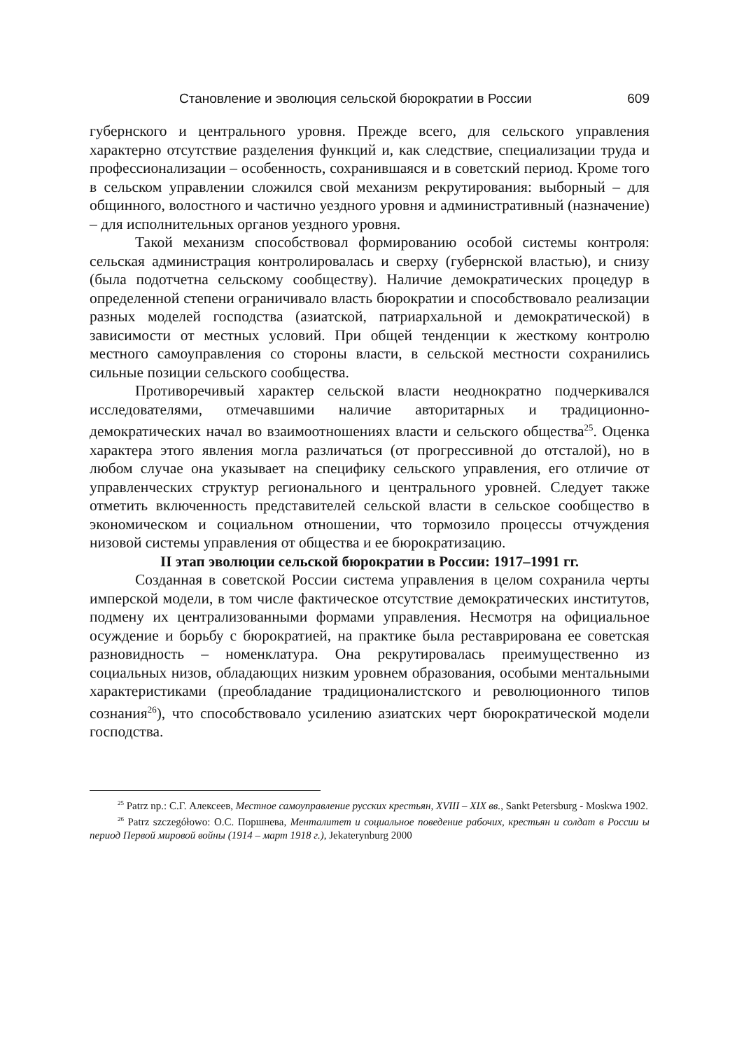Становление и эволюция сельской бюрократии в России 609
губернского и центрального уровня. Прежде всего, для сельского управления характерно отсутствие разделения функций и, как следствие, специализации труда и профессионализации – особенность, сохранившаяся и в советский период. Кроме того в сельском управлении сложился свой механизм рекрутирования: выборный – для общинного, волостного и частично уездного уровня и административный (назначение) – для исполнительных органов уездного уровня.
Такой механизм способствовал формированию особой системы контроля: сельская администрация контролировалась и сверху (губернской властью), и снизу (была подотчетна сельскому сообществу). Наличие демократических процедур в определенной степени ограничивало власть бюрократии и способствовало реализации разных моделей господства (азиатской, патриархальной и демократической) в зависимости от местных условий. При общей тенденции к жесткому контролю местного самоуправления со стороны власти, в сельской местности сохранились сильные позиции сельского сообщества.
Противоречивый характер сельской власти неоднократно подчеркивался исследователями, отмечавшими наличие авторитарных и традиционно-демократических начал во взаимоотношениях власти и сельского общества<sup>25</sup>. Оценка характера этого явления могла различаться (от прогрессивной до отсталой), но в любом случае она указывает на специфику сельского управления, его отличие от управленческих структур регионального и центрального уровней. Следует также отметить включенность представителей сельской власти в сельское сообщество в экономическом и социальном отношении, что тормозило процессы отчуждения низовой системы управления от общества и ее бюрократизацию.
II этап эволюции сельской бюрократии в России: 1917–1991 гг.
Созданная в советской России система управления в целом сохранила черты имперской модели, в том числе фактическое отсутствие демократических институтов, подмену их централизованными формами управления. Несмотря на официальное осуждение и борьбу с бюрократией, на практике была реставрирована ее советская разновидность – номенклатура. Она рекрутировалась преимущественно из социальных низов, обладающих низким уровнем образования, особыми ментальными характеристиками (преобладание традиционалистского и революционного типов сознания<sup>26</sup>), что способствовало усилению азиатских черт бюрократической модели господства.
<sup>25</sup> Patrz np.: С.Г. Алексеев, Местное самоуправление русских крестьян, XVIII – XIX вв., Sankt Petersburg - Moskwa 1902.
<sup>26</sup> Patrz szczegółowo: О.С. Поршнева, Менталитет и социальное поведение рабочих, крестьян и солдат в России ы период Первой мировой войны (1914 – март 1918 г.), Jekaterynburg 2000